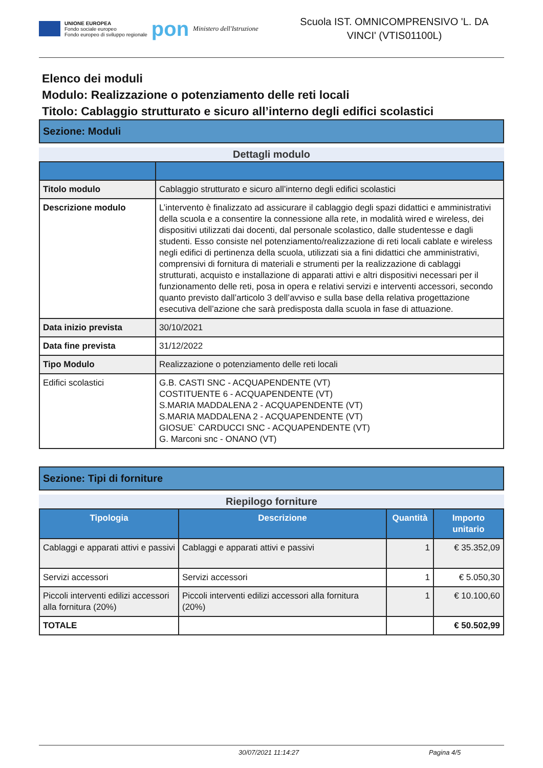UNIONE EUROPEA
Fondo sociale europeo
Fondo europeo di sviluppo regionale
pon
Ministero dell'Istruzione
Scuola IST. OMNICOMPRENSIVO 'L. DA VINCI' (VTIS01100L)
Elenco dei moduli
Modulo: Realizzazione o potenziamento delle reti locali
Titolo: Cablaggio strutturato e sicuro all’interno degli edifici scolastici
Sezione: Moduli
Dettagli modulo
| Titolo modulo | Cablaggio strutturato e sicuro all’interno degli edifici scolastici |
| Descrizione modulo | L’intervento è finalizzato ad assicurare il cablaggio degli spazi didattici e amministrativi della scuola e a consentire la connessione alla rete, in modalità wired e wireless, dei dispositivi utilizzati dai docenti, dal personale scolastico, dalle studentesse e dagli studenti. Esso consiste nel potenziamento/realizzazione di reti locali cablate e wireless negli edifici di pertinenza della scuola, utilizzati sia a fini didattici che amministrativi, comprensivi di fornitura di materiali e strumenti per la realizzazione di cablaggi strutturati, acquisto e installazione di apparati attivi e altri dispositivi necessari per il funzionamento delle reti, posa in opera e relativi servizi e interventi accessori, secondo quanto previsto dall’articolo 3 dell’avviso e sulla base della relativa progettazione esecutiva dell’azione che sarà predisposta dalla scuola in fase di attuazione. |
| Data inizio prevista | 30/10/2021 |
| Data fine prevista | 31/12/2022 |
| Tipo Modulo | Realizzazione o potenziamento delle reti locali |
| Edifici scolastici | G.B. CASTI SNC - ACQUAPENDENTE (VT) COSTITUENTE 6 - ACQUAPENDENTE (VT) S.MARIA MADDALENA 2 - ACQUAPENDENTE (VT) S.MARIA MADDALENA 2 - ACQUAPENDENTE (VT) GIOSUE` CARDUCCI SNC - ACQUAPENDENTE (VT) G. Marconi snc - ONANO (VT) |
Sezione: Tipi di forniture
Riepilogo forniture
| Tipologia | Descrizione | Quantità | Importo unitario |
| --- | --- | --- | --- |
| Cablaggi e apparati attivi e passivi | Cablaggi e apparati attivi e passivi | 1 | € 35.352,09 |
| Servizi accessori | Servizi accessori | 1 | € 5.050,30 |
| Piccoli interventi edilizi accessori alla fornitura (20%) | Piccoli interventi edilizi accessori alla fornitura (20%) | 1 | € 10.100,60 |
| TOTALE | | | € 50.502,99 |
30/07/2021 11:14:27 Pagina 4/5